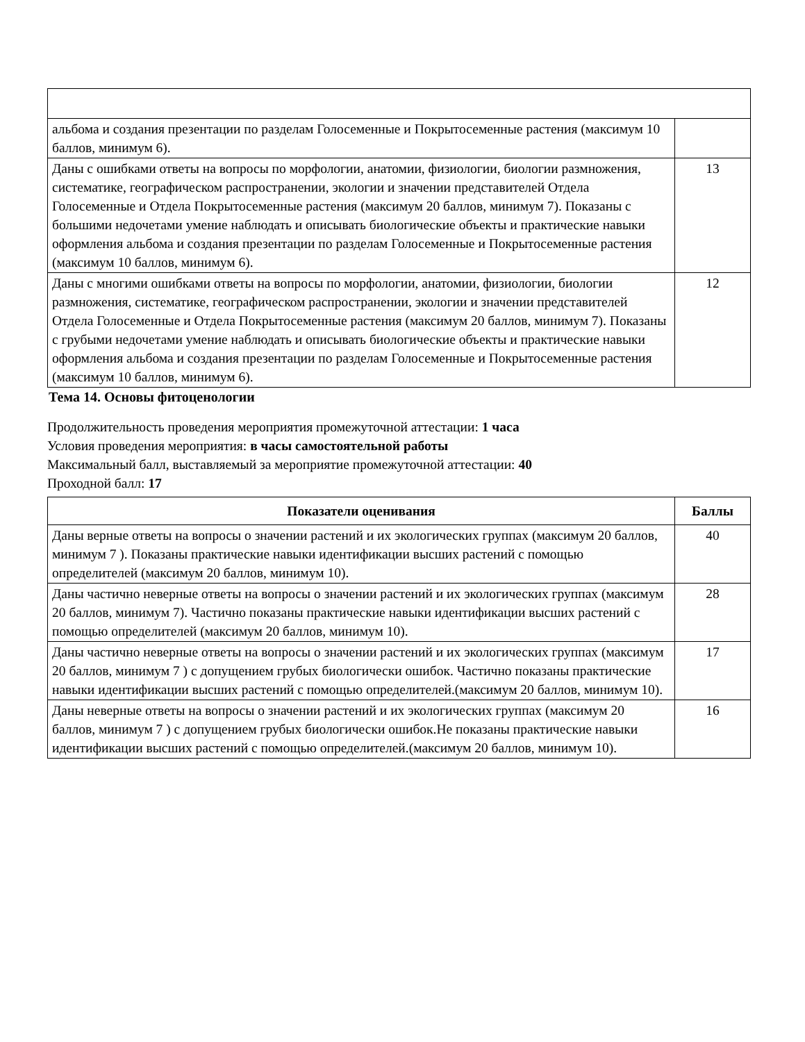| альбома и создания презентации по разделам Голосеменные и Покрытосеменные растения (максимум 10 баллов, минимум 6). | |
| Даны с ошибками ответы на вопросы по морфологии, анатомии, физиологии, биологии размножения, систематике, географическом распространении, экологии и значении представителей Отдела Голосеменные и Отдела Покрытосеменные растения (максимум 20 баллов, минимум 7). Показаны с большими недочетами умение наблюдать и описывать биологические объекты и практические навыки оформления альбома и создания презентации по разделам Голосеменные и Покрытосеменные растения (максимум 10 баллов, минимум 6). | 13 |
| Даны с многими ошибками ответы на вопросы по морфологии, анатомии, физиологии, биологии размножения, систематике, географическом распространении, экологии и значении представителей Отдела Голосеменные и Отдела Покрытосеменные растения (максимум 20 баллов, минимум 7). Показаны с грубыми недочетами умение наблюдать и описывать биологические объекты и практические навыки оформления альбома и создания презентации по разделам Голосеменные и Покрытосеменные растения (максимум 10 баллов, минимум 6). | 12 |
Тема 14. Основы фитоценологии
Продолжительность проведения мероприятия промежуточной аттестации: 1 часа
Условия проведения мероприятия: в часы самостоятельной работы
Максимальный балл, выставляемый за мероприятие промежуточной аттестации: 40
Проходной балл: 17
| Показатели оценивания | Баллы |
| --- | --- |
| Даны верные ответы на вопросы о значении растений и их экологических группах (максимум 20 баллов, минимум 7 ). Показаны практические навыки идентификации высших растений с помощью определителей (максимум 20 баллов, минимум 10). | 40 |
| Даны частично неверные ответы на вопросы о значении растений и их экологических группах (максимум 20 баллов, минимум 7). Частично показаны практические навыки идентификации высших растений с помощью определителей (максимум 20 баллов, минимум 10). | 28 |
| Даны частично неверные ответы на вопросы о значении растений и их экологических группах (максимум 20 баллов, минимум 7 ) с допущением грубых биологически ошибок. Частично показаны практические навыки идентификации высших растений с помощью определителей.(максимум 20 баллов, минимум 10). | 17 |
| Даны неверные ответы на вопросы о значении растений и их экологических группах (максимум 20 баллов, минимум 7 ) с допущением грубых биологически ошибок.Не показаны практические навыки идентификации высших растений с помощью определителей.(максимум 20 баллов, минимум 10). | 16 |